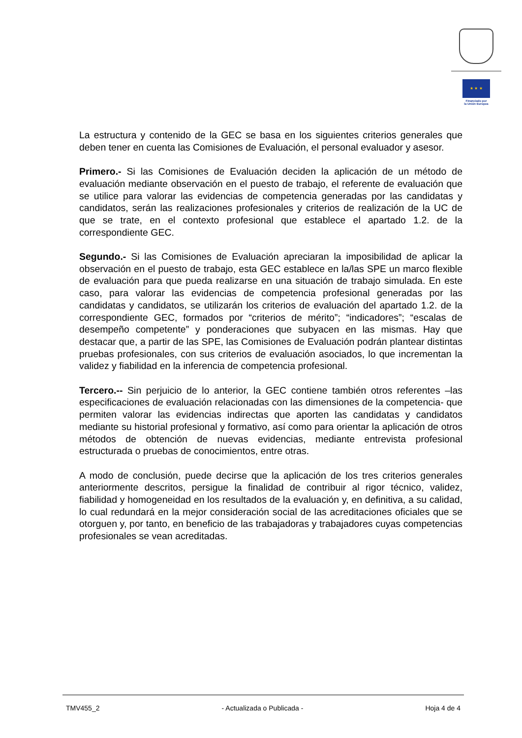★ ★ ★
Financiado por
la Unión Europea
La estructura y contenido de la GEC se basa en los siguientes criterios generales que deben tener en cuenta las Comisiones de Evaluación, el personal evaluador y asesor.
Primero.- Si las Comisiones de Evaluación deciden la aplicación de un método de evaluación mediante observación en el puesto de trabajo, el referente de evaluación que se utilice para valorar las evidencias de competencia generadas por las candidatas y candidatos, serán las realizaciones profesionales y criterios de realización de la UC de que se trate, en el contexto profesional que establece el apartado 1.2. de la correspondiente GEC.
Segundo.- Si las Comisiones de Evaluación apreciaran la imposibilidad de aplicar la observación en el puesto de trabajo, esta GEC establece en la/las SPE un marco flexible de evaluación para que pueda realizarse en una situación de trabajo simulada. En este caso, para valorar las evidencias de competencia profesional generadas por las candidatas y candidatos, se utilizarán los criterios de evaluación del apartado 1.2. de la correspondiente GEC, formados por “criterios de mérito”; “indicadores”; “escalas de desempeño competente” y ponderaciones que subyacen en las mismas. Hay que destacar que, a partir de las SPE, las Comisiones de Evaluación podrán plantear distintas pruebas profesionales, con sus criterios de evaluación asociados, lo que incrementan la validez y fiabilidad en la inferencia de competencia profesional.
Tercero.-- Sin perjuicio de lo anterior, la GEC contiene también otros referentes –las especificaciones de evaluación relacionadas con las dimensiones de la competencia- que permiten valorar las evidencias indirectas que aporten las candidatas y candidatos mediante su historial profesional y formativo, así como para orientar la aplicación de otros métodos de obtención de nuevas evidencias, mediante entrevista profesional estructurada o pruebas de conocimientos, entre otras.
A modo de conclusión, puede decirse que la aplicación de los tres criterios generales anteriormente descritos, persigue la finalidad de contribuir al rigor técnico, validez, fiabilidad y homogeneidad en los resultados de la evaluación y, en definitiva, a su calidad, lo cual redundará en la mejor consideración social de las acreditaciones oficiales que se otorguen y, por tanto, en beneficio de las trabajadoras y trabajadores cuyas competencias profesionales se vean acreditadas.
TMV455_2 - Actualizada o Publicada - Hoja 4 de 4